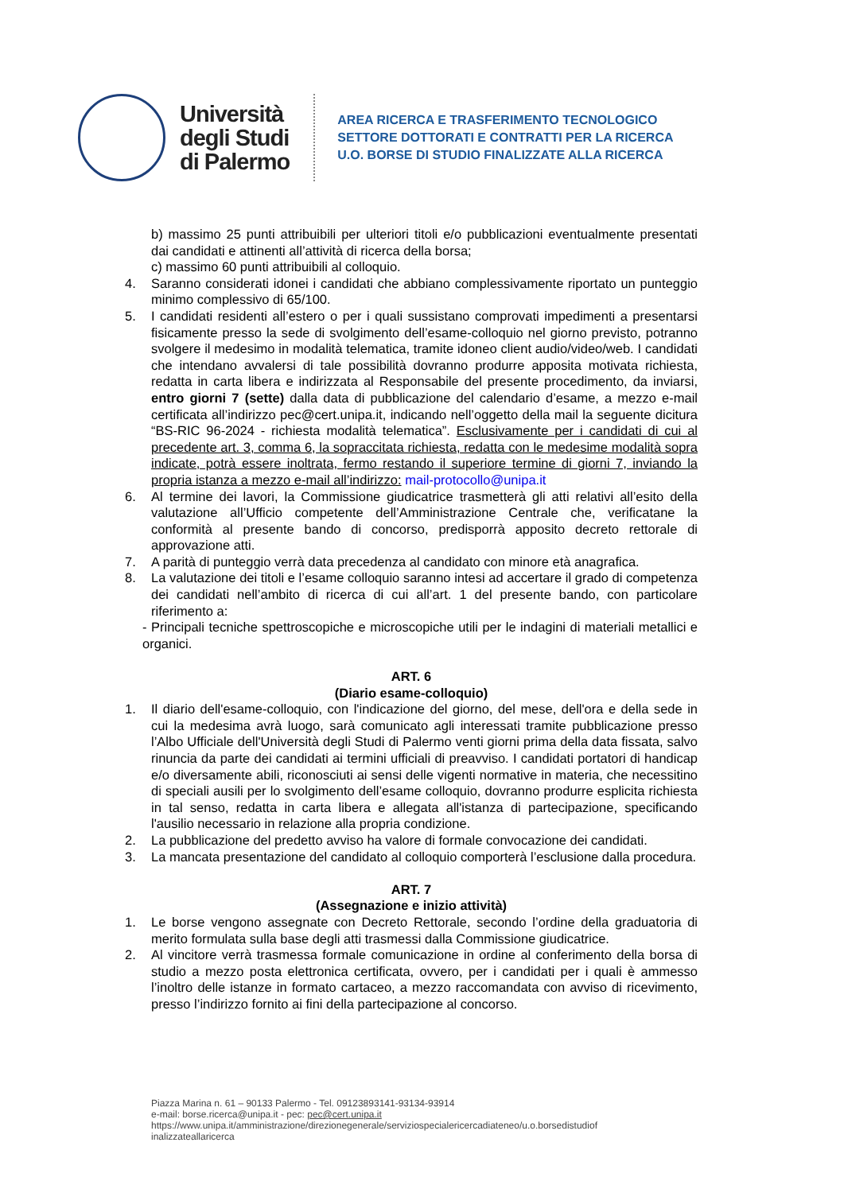Università
degli Studi
di Palermo
AREA RICERCA E TRASFERIMENTO TECNOLOGICO
SETTORE DOTTORATI E CONTRATTI PER LA RICERCA
U.O. BORSE DI STUDIO FINALIZZATE ALLA RICERCA
b) massimo 25 punti attribuibili per ulteriori titoli e/o pubblicazioni eventualmente presentati dai candidati e attinenti all’attività di ricerca della borsa;
c) massimo 60 punti attribuibili al colloquio.
4. Saranno considerati idonei i candidati che abbiano complessivamente riportato un punteggio minimo complessivo di 65/100.
5. I candidati residenti all’estero o per i quali sussistano comprovati impedimenti a presentarsi fisicamente presso la sede di svolgimento dell’esame-colloquio nel giorno previsto, potranno svolgere il medesimo in modalità telematica, tramite idoneo client audio/video/web. I candidati che intendano avvalersi di tale possibilità dovranno produrre apposita motivata richiesta, redatta in carta libera e indirizzata al Responsabile del presente procedimento, da inviarsi, entro giorni 7 (sette) dalla data di pubblicazione del calendario d’esame, a mezzo e-mail certificata all’indirizzo pec@cert.unipa.it, indicando nell’oggetto della mail la seguente dicitura “BS-RIC 96-2024 - richiesta modalità telematica”. Esclusivamente per i candidati di cui al precedente art. 3, comma 6, la sopraccitata richiesta, redatta con le medesime modalità sopra indicate, potrà essere inoltrata, fermo restando il superiore termine di giorni 7, inviando la propria istanza a mezzo e-mail all’indirizzo: mail-protocollo@unipa.it
6. Al termine dei lavori, la Commissione giudicatrice trasmetterà gli atti relativi all’esito della valutazione all’Ufficio competente dell’Amministrazione Centrale che, verificatane la conformità al presente bando di concorso, predisporrà apposito decreto rettorale di approvazione atti.
7. A parità di punteggio verrà data precedenza al candidato con minore età anagrafica.
8. La valutazione dei titoli e l’esame colloquio saranno intesi ad accertare il grado di competenza dei candidati nell’ambito di ricerca di cui all’art. 1 del presente bando, con particolare riferimento a:
- Principali tecniche spettroscopiche e microscopiche utili per le indagini di materiali metallici e organici.
ART. 6
(Diario esame-colloquio)
1. Il diario dell'esame-colloquio, con l'indicazione del giorno, del mese, dell'ora e della sede in cui la medesima avrà luogo, sarà comunicato agli interessati tramite pubblicazione presso l’Albo Ufficiale dell'Università degli Studi di Palermo venti giorni prima della data fissata, salvo rinuncia da parte dei candidati ai termini ufficiali di preavviso. I candidati portatori di handicap e/o diversamente abili, riconosciuti ai sensi delle vigenti normative in materia, che necessitino di speciali ausili per lo svolgimento dell’esame colloquio, dovranno produrre esplicita richiesta in tal senso, redatta in carta libera e allegata all'istanza di partecipazione, specificando l'ausilio necessario in relazione alla propria condizione.
2. La pubblicazione del predetto avviso ha valore di formale convocazione dei candidati.
3. La mancata presentazione del candidato al colloquio comporterà l’esclusione dalla procedura.
ART. 7
(Assegnazione e inizio attività)
1. Le borse vengono assegnate con Decreto Rettorale, secondo l’ordine della graduatoria di merito formulata sulla base degli atti trasmessi dalla Commissione giudicatrice.
2. Al vincitore verrà trasmessa formale comunicazione in ordine al conferimento della borsa di studio a mezzo posta elettronica certificata, ovvero, per i candidati per i quali è ammesso l’inoltro delle istanze in formato cartaceo, a mezzo raccomandata con avviso di ricevimento, presso l’indirizzo fornito ai fini della partecipazione al concorso.
Piazza Marina n. 61 – 90133 Palermo - Tel. 09123893141-93134-93914
e-mail: borse.ricerca@unipa.it - pec: pec@cert.unipa.it
https://www.unipa.it/amministrazione/direzionegenerale/serviziospecialericercadiateneo/u.o.borsedistudiof
inalizzateallaricerca